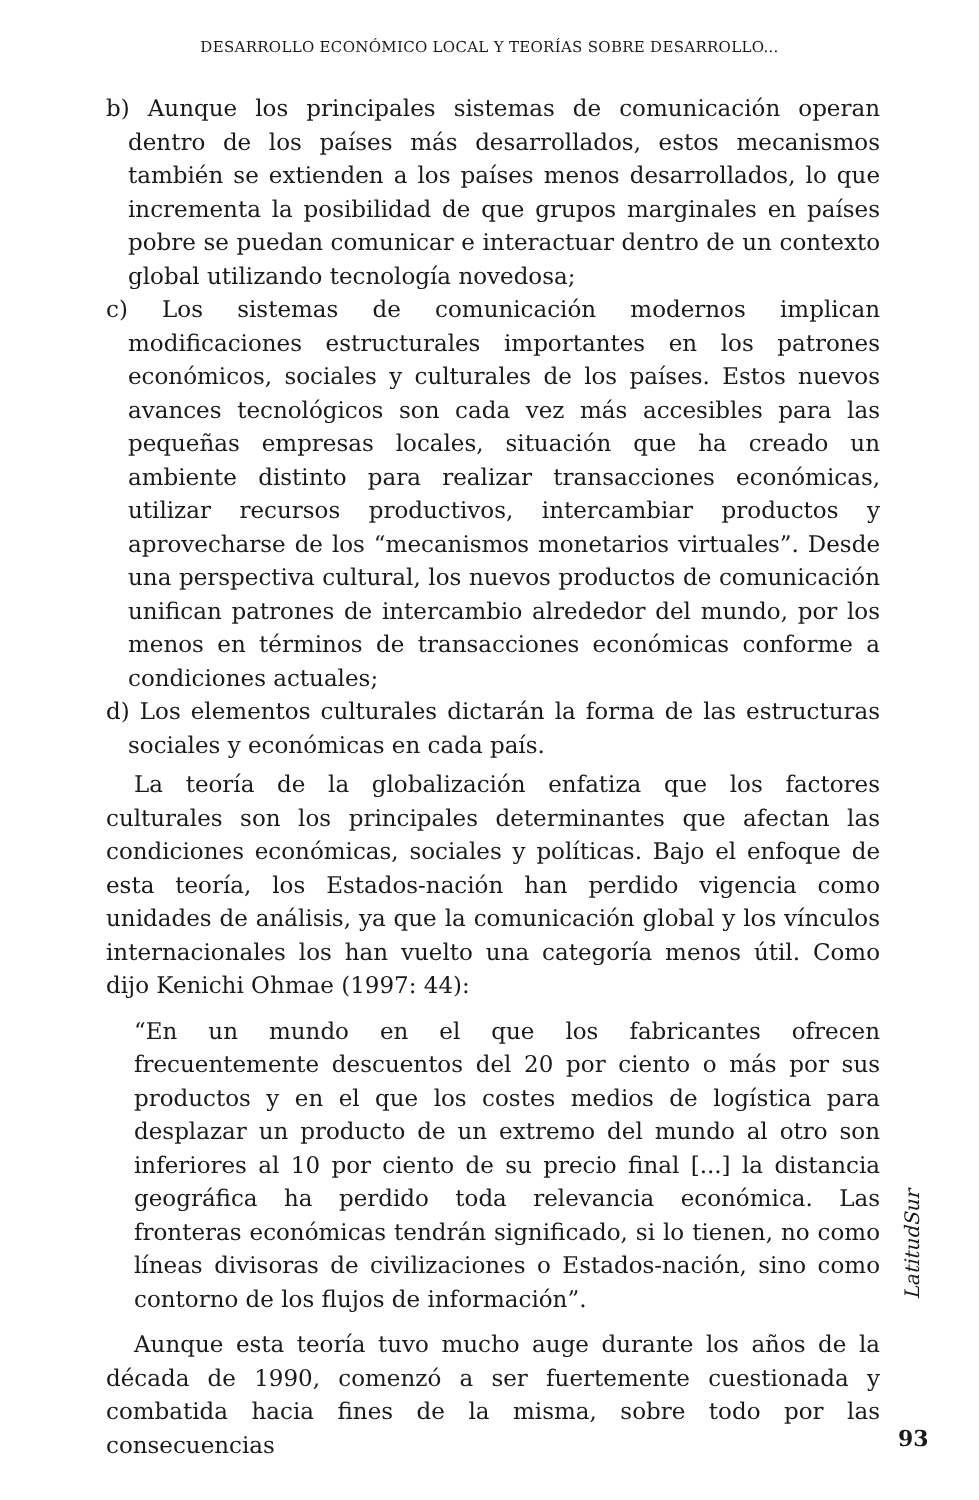DESARROLLO ECONÓMICO LOCAL Y TEORÍAS SOBRE DESARROLLO...
b) Aunque los principales sistemas de comunicación operan dentro de los países más desarrollados, estos mecanismos también se extienden a los países menos desarrollados, lo que incrementa la posibilidad de que grupos marginales en países pobre se puedan comunicar e interactuar dentro de un contexto global utilizando tecnología novedosa;
c) Los sistemas de comunicación modernos implican modificaciones estructurales importantes en los patrones económicos, sociales y culturales de los países. Estos nuevos avances tecnológicos son cada vez más accesibles para las pequeñas empresas locales, situación que ha creado un ambiente distinto para realizar transacciones económicas, utilizar recursos productivos, intercambiar productos y aprovecharse de los “mecanismos monetarios virtuales”. Desde una perspectiva cultural, los nuevos productos de comunicación unifican patrones de intercambio alrededor del mundo, por los menos en términos de transacciones económicas conforme a condiciones actuales;
d) Los elementos culturales dictarán la forma de las estructuras sociales y económicas en cada país.
La teoría de la globalización enfatiza que los factores culturales son los principales determinantes que afectan las condiciones económicas, sociales y políticas. Bajo el enfoque de esta teoría, los Estados-nación han perdido vigencia como unidades de análisis, ya que la comunicación global y los vínculos internacionales los han vuelto una categoría menos útil. Como dijo Kenichi Ohmae (1997: 44):
“En un mundo en el que los fabricantes ofrecen frecuentemente descuentos del 20 por ciento o más por sus productos y en el que los costes medios de logística para desplazar un producto de un extremo del mundo al otro son inferiores al 10 por ciento de su precio final [...] la distancia geográfica ha perdido toda relevancia económica. Las fronteras económicas tendrán significado, si lo tienen, no como líneas divisoras de civilizaciones o Estados-nación, sino como contorno de los flujos de información”.
Aunque esta teoría tuvo mucho auge durante los años de la década de 1990, comenzó a ser fuertemente cuestionada y combatida hacia fines de la misma, sobre todo por las consecuencias
LatitudSur
93